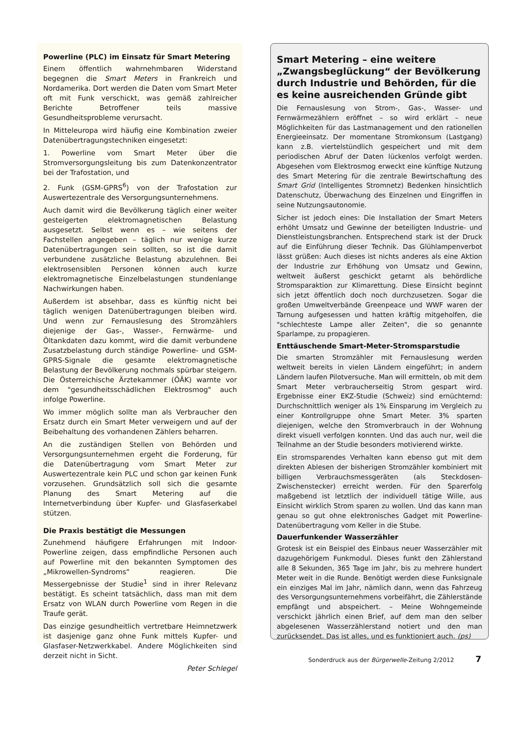Powerline (PLC) im Einsatz für Smart Metering
Einem öffentlich wahrnehmbaren Widerstand begegnen die Smart Meters in Frankreich und Nordamerika. Dort werden die Daten vom Smart Meter oft mit Funk verschickt, was gemäß zahlreicher Berichte Betroffener teils massive Gesundheitsprobleme verursacht.
In Mitteleuropa wird häufig eine Kombination zweier Datenübertragungstechniken eingesetzt:
1. Powerline vom Smart Meter über die Stromversorgungsleitung bis zum Datenkonzentrator bei der Trafostation, und
2. Funk (GSM-GPRS<sup>6</sup>) von der Trafostation zur Auswertezentrale des Versorgungsunternehmens.
Auch damit wird die Bevölkerung täglich einer weiter gesteigerten elektromagnetischen Belastung ausgesetzt. Selbst wenn es – wie seitens der Fachstellen angegeben – täglich nur wenige kurze Datenübertragungen sein sollten, so ist die damit verbundene zusätzliche Belastung abzulehnen. Bei elektrosensiblen Personen können auch kurze elektromagnetische Einzelbelastungen stundenlange Nachwirkungen haben.
Außerdem ist absehbar, dass es künftig nicht bei täglich wenigen Datenübertragungen bleiben wird. Und wenn zur Fernauslesung des Stromzählers diejenige der Gas-, Wasser-, Fernwärme- und Öltankdaten dazu kommt, wird die damit verbundene Zusatzbelastung durch ständige Powerline- und GSM-GPRS-Signale die gesamte elektromagnetische Belastung der Bevölkerung nochmals spürbar steigern. Die Österreichische Ärztekammer (ÖÄK) warnte vor dem "gesundheitsschädlichen Elektrosmog" auch infolge Powerline.
Wo immer möglich sollte man als Verbraucher den Ersatz durch ein Smart Meter verweigern und auf der Beibehaltung des vorhandenen Zählers beharren.
An die zuständigen Stellen von Behörden und Versorgungsunternehmen ergeht die Forderung, für die Datenübertragung vom Smart Meter zur Auswertezentrale kein PLC und schon gar keinen Funk vorzusehen. Grundsätzlich soll sich die gesamte Planung des Smart Metering auf die Internetverbindung über Kupfer- und Glasfaserkabel stützen.
Die Praxis bestätigt die Messungen
Zunehmend häufigere Erfahrungen mit Indoor-Powerline zeigen, dass empfindliche Personen auch auf Powerline mit den bekannten Symptomen des „Mikrowellen-Syndroms“ reagieren. Die Messergebnisse der Studie<sup>1</sup> sind in ihrer Relevanz bestätigt. Es scheint tatsächlich, dass man mit dem Ersatz von WLAN durch Powerline vom Regen in die Traufe gerät.
Das einzige gesundheitlich vertretbare Heimnetzwerk ist dasjenige ganz ohne Funk mittels Kupfer- und Glasfaser-Netzwerkkabel. Andere Möglichkeiten sind derzeit nicht in Sicht.
Peter Schlegel
Smart Metering – eine weitere „Zwangsbeglückung“ der Bevölkerung durch Industrie und Behörden, für die es keine ausreichenden Gründe gibt
Die Fernauslesung von Strom-, Gas-, Wasser- und Fernwärmezählern eröffnet – so wird erklärt – neue Möglichkeiten für das Lastmanagement und den rationellen Energieeinsatz. Der momentane Stromkonsum (Lastgang) kann z.B. viertelstündlich gespeichert und mit dem periodischen Abruf der Daten lückenlos verfolgt werden. Abgesehen vom Elektrosmog erweckt eine künftige Nutzung des Smart Metering für die zentrale Bewirtschaftung des Smart Grid (Intelligentes Stromnetz) Bedenken hinsichtlich Datenschutz, Überwachung des Einzelnen und Eingriffen in seine Nutzungsautonomie.
Sicher ist jedoch eines: Die Installation der Smart Meters erhöht Umsatz und Gewinne der beteiligten Industrie- und Dienstleistungsbranchen. Entsprechend stark ist der Druck auf die Einführung dieser Technik. Das Glühlampenverbot lässt grüßen: Auch dieses ist nichts anderes als eine Aktion der Industrie zur Erhöhung von Umsatz und Gewinn, weltweit äußerst geschickt getarnt als behördliche Stromsparaktion zur Klimarettung. Diese Einsicht beginnt sich jetzt öffentlich doch noch durchzusetzen. Sogar die großen Umweltverbände Greenpeace und WWF waren der Tarnung aufgesessen und hatten kräftig mitgeholfen, die "schlechteste Lampe aller Zeiten", die so genannte Sparlampe, zu propagieren.
Enttäuschende Smart-Meter-Stromsparstudie
Die smarten Stromzähler mit Fernauslesung werden weltweit bereits in vielen Ländern eingeführt; in andern Ländern laufen Pilotversuche. Man will ermitteln, ob mit dem Smart Meter verbraucherseitig Strom gespart wird. Ergebnisse einer EKZ-Studie (Schweiz) sind ernüchternd: Durchschnittlich weniger als 1% Einsparung im Vergleich zu einer Kontrollgruppe ohne Smart Meter. 3% sparten diejenigen, welche den Stromverbrauch in der Wohnung direkt visuell verfolgen konnten. Und das auch nur, weil die Teilnahme an der Studie besonders motivierend wirkte.
Ein stromsparendes Verhalten kann ebenso gut mit dem direkten Ablesen der bisherigen Stromzähler kombiniert mit billigen Verbrauchsmessgeräten (als Steckdosen-Zwischenstecker) erreicht werden. Für den Sparerfolg maßgebend ist letztlich der individuell tätige Wille, aus Einsicht wirklich Strom sparen zu wollen. Und das kann man genau so gut ohne elektronisches Gadget mit Powerline-Datenübertragung vom Keller in die Stube.
Dauerfunkender Wasserzähler
Grotesk ist ein Beispiel des Einbaus neuer Wasserzähler mit dazugehörigem Funkmodul. Dieses funkt den Zählerstand alle 8 Sekunden, 365 Tage im Jahr, bis zu mehrere hundert Meter weit in die Runde. Benötigt werden diese Funksignale ein einziges Mal im Jahr, nämlich dann, wenn das Fahrzeug des Versorgungsunternehmens vorbeifährt, die Zählerstände empfängt und abspeichert. – Meine Wohngemeinde verschickt jährlich einen Brief, auf dem man den selber abgelesenen Wasserzählerstand notiert und den man zurücksendet. Das ist alles, und es funktioniert auch. (ps)
Sonderdruck aus der Bürgerwelle-Zeitung 2/2012 7